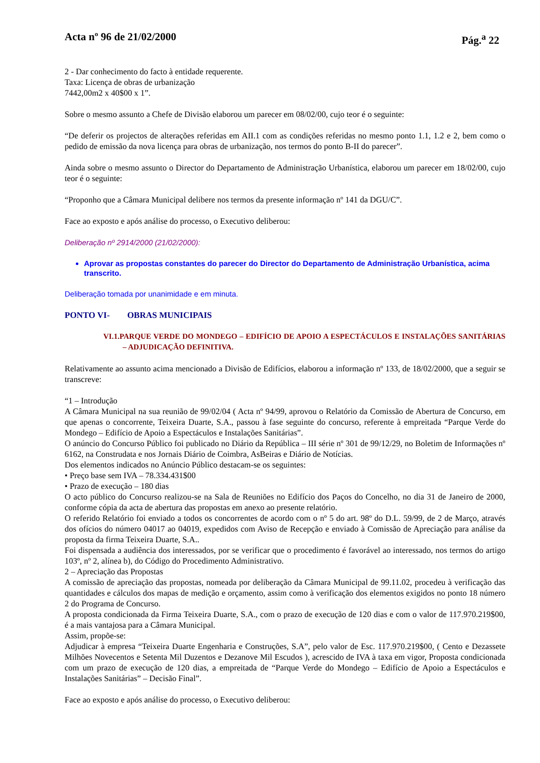Acta nº 96 de 21/02/2000 Pág.<sup>a</sup> 22
2 - Dar conhecimento do facto à entidade requerente.
Taxa: Licença de obras de urbanização
7442,00m2 x 40$00 x 1”.
Sobre o mesmo assunto a Chefe de Divisão elaborou um parecer em 08/02/00, cujo teor é o seguinte:
“De deferir os projectos de alterações referidas em AII.1 com as condições referidas no mesmo ponto 1.1, 1.2 e 2, bem como o pedido de emissão da nova licença para obras de urbanização, nos termos do ponto B-II do parecer”.
Ainda sobre o mesmo assunto o Director do Departamento de Administração Urbanística, elaborou um parecer em 18/02/00, cujo teor é o seguinte:
“Proponho que a Câmara Municipal delibere nos termos da presente informação nº 141 da DGU/C”.
Face ao exposto e após análise do processo, o Executivo deliberou:
Deliberação nº 2914/2000 (21/02/2000):
Aprovar as propostas constantes do parecer do Director do Departamento de Administração Urbanística, acima transcrito.
Deliberação tomada por unanimidade e em minuta.
PONTO VI- OBRAS MUNICIPAIS
VI.1.PARQUE VERDE DO MONDEGO – EDIFÍCIO DE APOIO A ESPECTÁCULOS E INSTALAÇÕES SANITÁRIAS – ADJUDICAÇÃO DEFINITIVA.
Relativamente ao assunto acima mencionado a Divisão de Edifícios, elaborou a informação nº 133, de 18/02/2000, que a seguir se transcreve:
“1 – Introdução
A Câmara Municipal na sua reunião de 99/02/04 ( Acta nº 94/99, aprovou o Relatório da Comissão de Abertura de Concurso, em que apenas o concorrente, Teixeira Duarte, S.A., passou à fase seguinte do concurso, referente à empreitada “Parque Verde do Mondego – Edifício de Apoio a Espectáculos e Instalações Sanitárias”.
O anúncio do Concurso Público foi publicado no Diário da República – III série nº 301 de 99/12/29, no Boletim de Informações nº 6162, na Construdata e nos Jornais Diário de Coimbra, AsBeiras e Diário de Notícias.
Dos elementos indicados no Anúncio Público destacam-se os seguintes:
• Preço base sem IVA – 78.334.431$00
• Prazo de execução – 180 dias
O acto público do Concurso realizou-se na Sala de Reuniões no Edifício dos Paços do Concelho, no dia 31 de Janeiro de 2000, conforme cópia da acta de abertura das propostas em anexo ao presente relatório.
O referido Relatório foi enviado a todos os concorrentes de acordo com o nº 5 do art. 98º do D.L. 59/99, de 2 de Março, através dos ofícios do número 04017 ao 04019, expedidos com Aviso de Recepção e enviado à Comissão de Apreciação para análise da proposta da firma Teixeira Duarte, S.A..
Foi dispensada a audiência dos interessados, por se verificar que o procedimento é favorável ao interessado, nos termos do artigo 103º, nº 2, alínea b), do Código do Procedimento Administrativo.
2 – Apreciação das Propostas
A comissão de apreciação das propostas, nomeada por deliberação da Câmara Municipal de 99.11.02, procedeu à verificação das quantidades e cálculos dos mapas de medição e orçamento, assim como à verificação dos elementos exigidos no ponto 18 número 2 do Programa de Concurso.
A proposta condicionada da Firma Teixeira Duarte, S.A., com o prazo de execução de 120 dias e com o valor de 117.970.219$00, é a mais vantajosa para a Câmara Municipal.
Assim, propõe-se:
Adjudicar à empresa “Teixeira Duarte Engenharia e Construções, S.A”, pelo valor de Esc. 117.970.219$00, ( Cento e Dezassete Milhões Novecentos e Setenta Mil Duzentos e Dezanove Mil Escudos ), acrescido de IVA à taxa em vigor, Proposta condicionada com um prazo de execução de 120 dias, a empreitada de “Parque Verde do Mondego – Edifício de Apoio a Espectáculos e Instalações Sanitárias” – Decisão Final”.
Face ao exposto e após análise do processo, o Executivo deliberou: